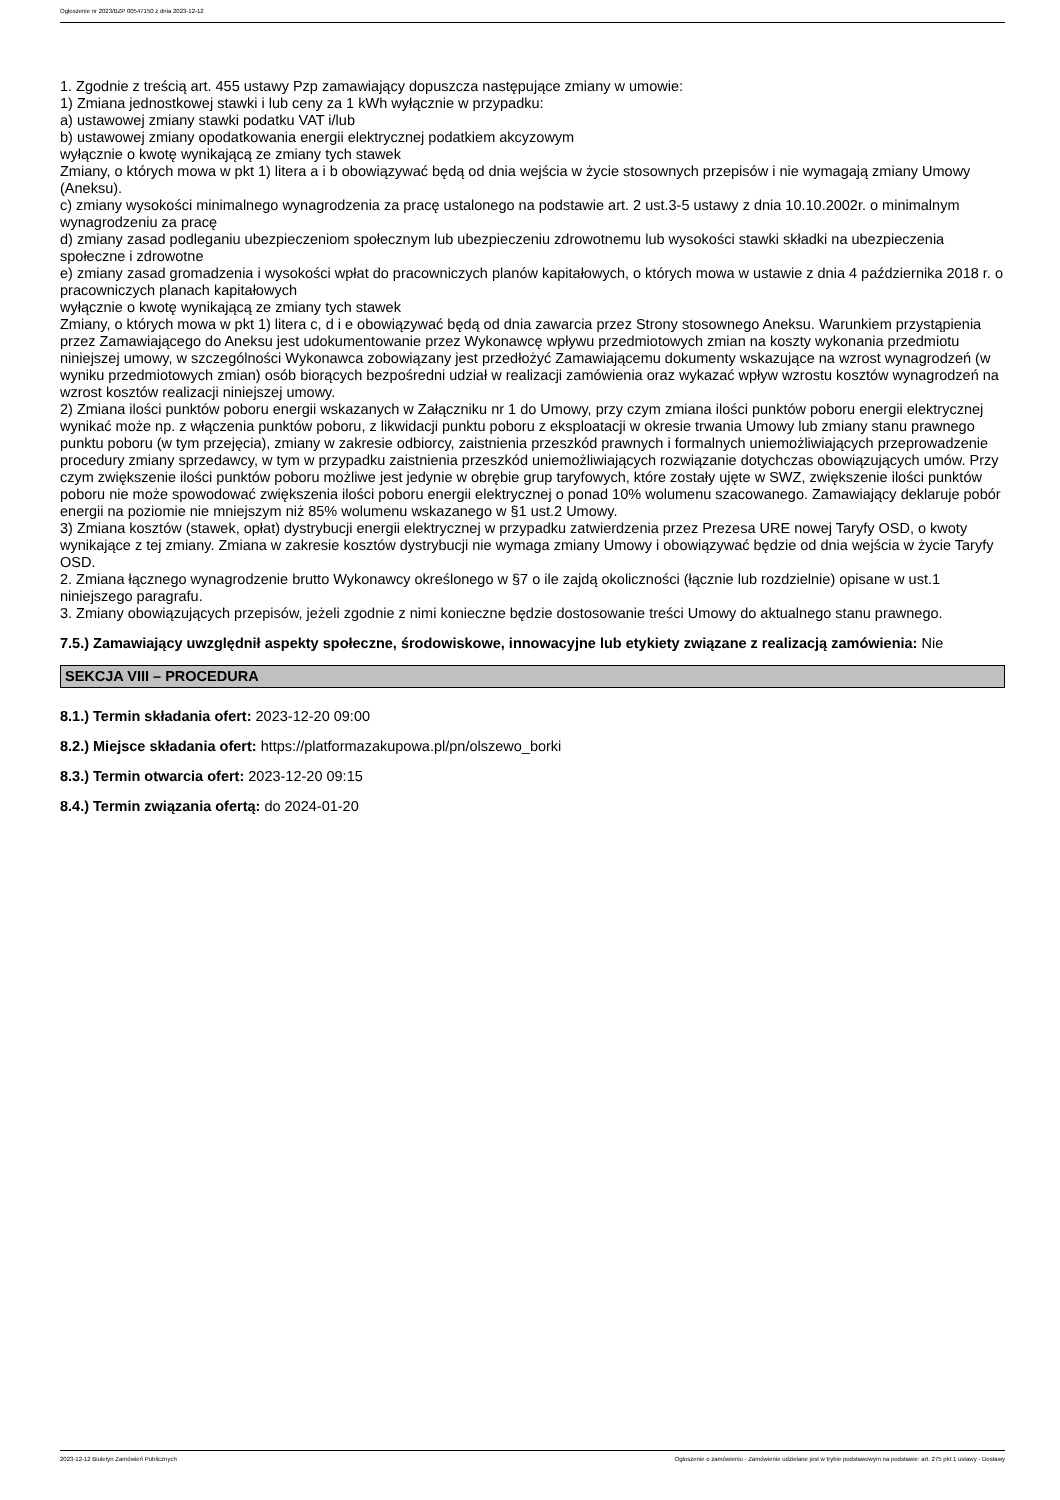Ogłoszenie nr 2023/BZP 00547150 z dnia 2023-12-12
1. Zgodnie z treścią art. 455 ustawy Pzp zamawiający dopuszcza następujące zmiany w umowie:
1) Zmiana jednostkowej stawki i lub ceny za 1 kWh wyłącznie w przypadku:
a) ustawowej zmiany stawki podatku VAT i/lub
b) ustawowej zmiany opodatkowania energii elektrycznej podatkiem akcyzowym
wyłącznie o kwotę wynikającą ze zmiany tych stawek
Zmiany, o których mowa w pkt 1) litera a i b obowiązywać będą od dnia wejścia w życie stosownych przepisów i nie wymagają zmiany Umowy (Aneksu).
c) zmiany wysokości minimalnego wynagrodzenia za pracę ustalonego na podstawie art. 2 ust.3-5 ustawy z dnia 10.10.2002r. o minimalnym wynagrodzeniu za pracę
d) zmiany zasad podleganiu ubezpieczeniom społecznym lub ubezpieczeniu zdrowotnemu lub wysokości stawki składki na ubezpieczenia społeczne i zdrowotne
e) zmiany zasad gromadzenia i wysokości wpłat do pracowniczych planów kapitałowych, o których mowa w ustawie z dnia 4 października 2018 r. o pracowniczych planach kapitałowych
wyłącznie o kwotę wynikającą ze zmiany tych stawek
Zmiany, o których mowa w pkt 1) litera c, d i e obowiązywać będą od dnia zawarcia przez Strony stosownego Aneksu. Warunkiem przystąpienia przez Zamawiającego do Aneksu jest udokumentowanie przez Wykonawcę wpływu przedmiotowych zmian na koszty wykonania przedmiotu niniejszej umowy, w szczególności Wykonawca zobowiązany jest przedłożyć Zamawiającemu dokumenty wskazujące na wzrost wynagrodzeń (w wyniku przedmiotowych zmian) osób biorących bezpośredni udział w realizacji zamówienia oraz wykazać wpływ wzrostu kosztów wynagrodzeń na wzrost kosztów realizacji niniejszej umowy.
2) Zmiana ilości punktów poboru energii wskazanych w Załączniku nr 1 do Umowy, przy czym zmiana ilości punktów poboru energii elektrycznej wynikać może np. z włączenia punktów poboru, z likwidacji punktu poboru z eksploatacji w okresie trwania Umowy lub zmiany stanu prawnego punktu poboru (w tym przejęcia), zmiany w zakresie odbiorcy, zaistnienia przeszkód prawnych i formalnych uniemożliwiających przeprowadzenie procedury zmiany sprzedawcy, w tym w przypadku zaistnienia przeszkód uniemożliwiających rozwiązanie dotychczas obowiązujących umów. Przy czym zwiększenie ilości punktów poboru możliwe jest jedynie w obrębie grup taryfowych, które zostały ujęte w SWZ, zwiększenie ilości punktów poboru nie może spowodować zwiększenia ilości poboru energii elektrycznej o ponad 10% wolumenu szacowanego. Zamawiający deklaruje pobór energii na poziomie nie mniejszym niż 85% wolumenu wskazanego w §1 ust.2 Umowy.
3) Zmiana kosztów (stawek, opłat) dystrybucji energii elektrycznej w przypadku zatwierdzenia przez Prezesa URE nowej Taryfy OSD, o kwoty wynikające z tej zmiany. Zmiana w zakresie kosztów dystrybucji nie wymaga zmiany Umowy i obowiązywać będzie od dnia wejścia w życie Taryfy OSD.
2. Zmiana łącznego wynagrodzenie brutto Wykonawcy określonego w §7 o ile zajdą okoliczności (łącznie lub rozdzielnie) opisane w ust.1 niniejszego paragrafu.
3. Zmiany obowiązujących przepisów, jeżeli zgodnie z nimi konieczne będzie dostosowanie treści Umowy do aktualnego stanu prawnego.
7.5.) Zamawiający uwzględnił aspekty społeczne, środowiskowe, innowacyjne lub etykiety związane z realizacją zamówienia: Nie
SEKCJA VIII – PROCEDURA
8.1.) Termin składania ofert: 2023-12-20 09:00
8.2.) Miejsce składania ofert: https://platformazakupowa.pl/pn/olszewo_borki
8.3.) Termin otwarcia ofert: 2023-12-20 09:15
8.4.) Termin związania ofertą: do 2024-01-20
2023-12-12 Biuletyn Zamówień Publicznych Ogłoszenie o zamówieniu - Zamówienie udzielane jest w trybie podstawowym na podstawie: art. 275 pkt 1 ustawy - Dostawy